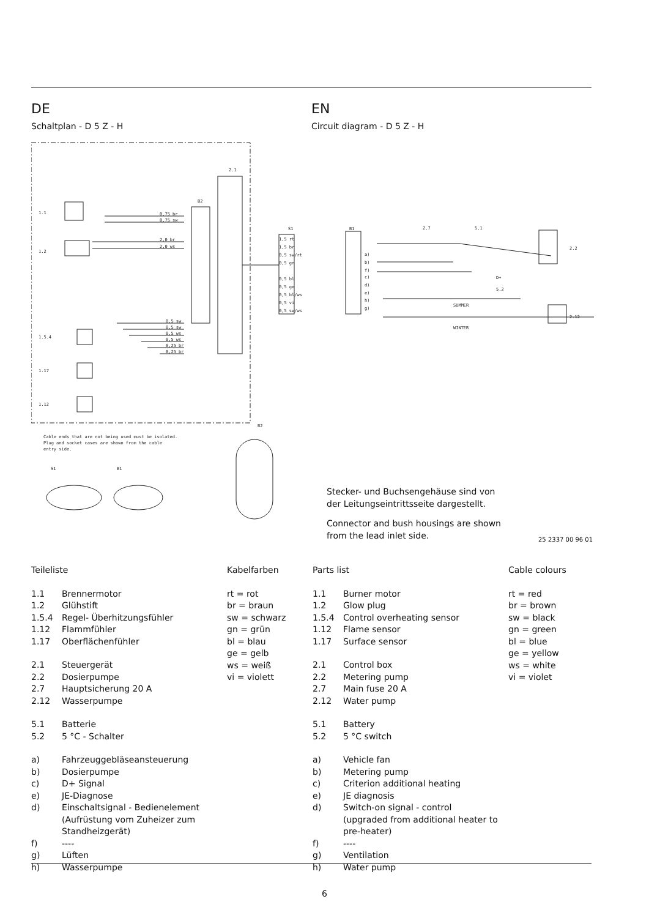DE
Schaltplan - D 5 Z - H
EN
Circuit diagram - D 5 Z - H
2.1
B2
1.1
1.2
1.5.4
1.17
1.12
0,75 br
0,75 sw
2,0 br
2,0 ws
0,5 sw
0,5 sw
0,5 ws
0,5 ws
0,25 br
0,25 br
S1
B1
1,5 rt
1,5 br
0,5 sw/rt
0,5 gn
0,5 bl
0,5 ge
0,5 bl/ws
0,5 vi
0,5 sw/ws
a)
b)
f)
c)
d)
e)
h)
g)
2.7
5.1
D+
5.2
2.2
2.12
SUMMER
WINTER
B2
Cable ends that are not being used must be isolated.
Plug and socket cases are shown from the cable
entry side.
S1
B1
Stecker- und Buchsengehäuse sind von der Leitungseintrittsseite dargestellt.
Connector and bush housings are shown from the lead inlet side.
25 2337 00 96 01
Teileliste
1.1 Brennermotor
1.2 Glühstift
1.5.4 Regel- Überhitzungsfühler
1.12 Flammfühler
1.17 Oberflächenfühler
2.1 Steuergerät
2.2 Dosierpumpe
2.7 Hauptsicherung 20 A
2.12 Wasserpumpe
5.1 Batterie
5.2 5 °C - Schalter
a) Fahrzeuggebläseansteuerung
b) Dosierpumpe
c) D+ Signal
e) JE-Diagnose
d) Einschaltsignal - Bedienelement
(Aufrüstung vom Zuheizer zum Standheizgerät)
f) ----
g) Lüften
h) Wasserpumpe
Kabelfarben
rt = rot
br = braun
sw = schwarz
gn = grün
bl = blau
ge = gelb
ws = weiß
vi = violett
Parts list
1.1 Burner motor
1.2 Glow plug
1.5.4 Control overheating sensor
1.12 Flame sensor
1.17 Surface sensor
2.1 Control box
2.2 Metering pump
2.7 Main fuse 20 A
2.12 Water pump
5.1 Battery
5.2 5 °C switch
a) Vehicle fan
b) Metering pump
c) Criterion additional heating
e) JE diagnosis
d) Switch-on signal - control
(upgraded from additional heater to pre-heater)
f) ----
g) Ventilation
h) Water pump
Cable colours
rt = red
br = brown
sw = black
gn = green
bl = blue
ge = yellow
ws = white
vi = violet
6